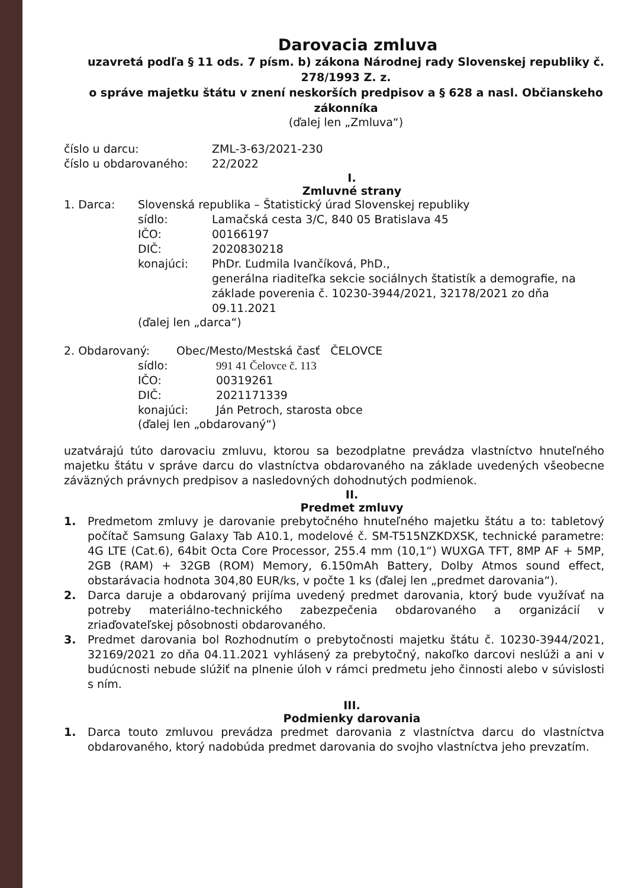Darovacia zmluva
uzavretá podľa § 11 ods. 7 písm. b) zákona Národnej rady Slovenskej republiky č. 278/1993 Z. z.
o správe majetku štátu v znení neskorších predpisov a § 628 a nasl. Občianskeho zákonníka
(ďalej len „Zmluva“)
číslo u darcu: ZML-3-63/2021-230
číslo u obdarovaného: 22/2022
I.
Zmluvné strany
1. Darca: Slovenská republika – Štatistický úrad Slovenskej republiky
sídlo: Lamačská cesta 3/C, 840 05 Bratislava 45
IČO: 00166197
DIČ: 2020830218
konajúci: PhDr. Ľudmila Ivančíková, PhD.,
generálna riaditeľka sekcie sociálnych štatistík a demografie, na základe poverenia č. 10230-3944/2021, 32178/2021 zo dňa 09.11.2021
(ďalej len „darca“)
2. Obdarovaný: Obec/Mesto/Mestská časť ČELOVCE
sídlo: 991 41 Čelovce č. 113
IČO: 00319261
DIČ: 2021171339
konajúci: Ján Petroch, starosta obce
(ďalej len „obdarovaný“)
uzatvárajú túto darovaciu zmluvu, ktorou sa bezodplatne prevádza vlastníctvo hnuteľného majetku štátu v správe darcu do vlastníctva obdarovaného na základe uvedených všeobecne záväzných právnych predpisov a nasledovných dohodnutých podmienok.
II.
Predmet zmluvy
1. Predmetom zmluvy je darovanie prebytočného hnuteľného majetku štátu a to: tabletový počítač Samsung Galaxy Tab A10.1, modelové č. SM-T515NZKDXSK, technické parametre: 4G LTE (Cat.6), 64bit Octa Core Processor, 255.4 mm (10,1“) WUXGA TFT, 8MP AF + 5MP, 2GB (RAM) + 32GB (ROM) Memory, 6.150mAh Battery, Dolby Atmos sound effect, obstarávacia hodnota 304,80 EUR/ks, v počte 1 ks (ďalej len „predmet darovania“).
2. Darca daruje a obdarovaný prijíma uvedený predmet darovania, ktorý bude využívať na potreby materiálno-technického zabezpečenia obdarovaného a organizácií v zriaďovateľskej pôsobnosti obdarovaného.
3. Predmet darovania bol Rozhodnutím o prebytočnosti majetku štátu č. 10230-3944/2021, 32169/2021 zo dňa 04.11.2021 vyhlásený za prebytočný, nakoľko darcovi neslúži a ani v budúcnosti nebude slúžiť na plnenie úloh v rámci predmetu jeho činnosti alebo v súvislosti s ním.
III.
Podmienky darovania
1. Darca touto zmluvou prevádza predmet darovania z vlastníctva darcu do vlastníctva obdarovaného, ktorý nadobúda predmet darovania do svojho vlastníctva jeho prevzatím.